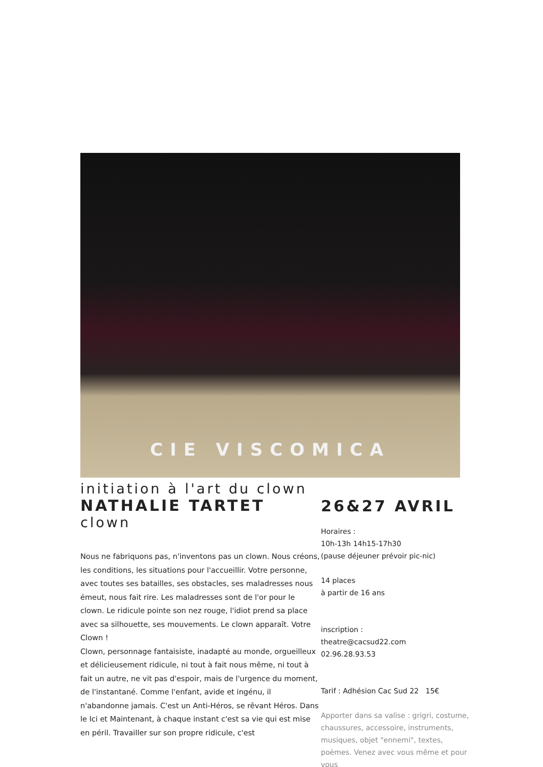CIE VISCOMICA
initiation à l'art du clown
NATHALIE TARTET
clown
Nous ne fabriquons pas, n'inventons pas un clown. Nous créons, les conditions, les situations pour l'accueillir. Votre personne, avec toutes ses batailles, ses obstacles, ses maladresses nous émeut, nous fait rire. Les maladresses sont de l'or pour le clown. Le ridicule pointe son nez rouge, l'idiot prend sa place avec sa silhouette, ses mouvements. Le clown apparaît. Votre Clown !
Clown, personnage fantaisiste, inadapté au monde, orgueilleux et délicieusement ridicule, ni tout à fait nous même, ni tout à fait un autre, ne vit pas d'espoir, mais de l'urgence du moment, de l'instantané. Comme l'enfant, avide et ingénu, il n'abandonne jamais. C'est un Anti-Héros, se rêvant Héros. Dans le Ici et Maintenant, à chaque instant c'est sa vie qui est mise en péril. Travailler sur son propre ridicule, c'est
26&27 AVRIL
Horaires :
10h-13h 14h15-17h30
(pause déjeuner prévoir pic-nic)
14 places
à partir de 16 ans
inscription :
theatre@cacsud22.com
02.96.28.93.53
Tarif : Adhésion Cac Sud 22 15€
Apporter dans sa valise : grigri, costume, chaussures, accessoire, instruments, musiques, objet "ennemi", textes, poèmes. Venez avec vous même et pour vous